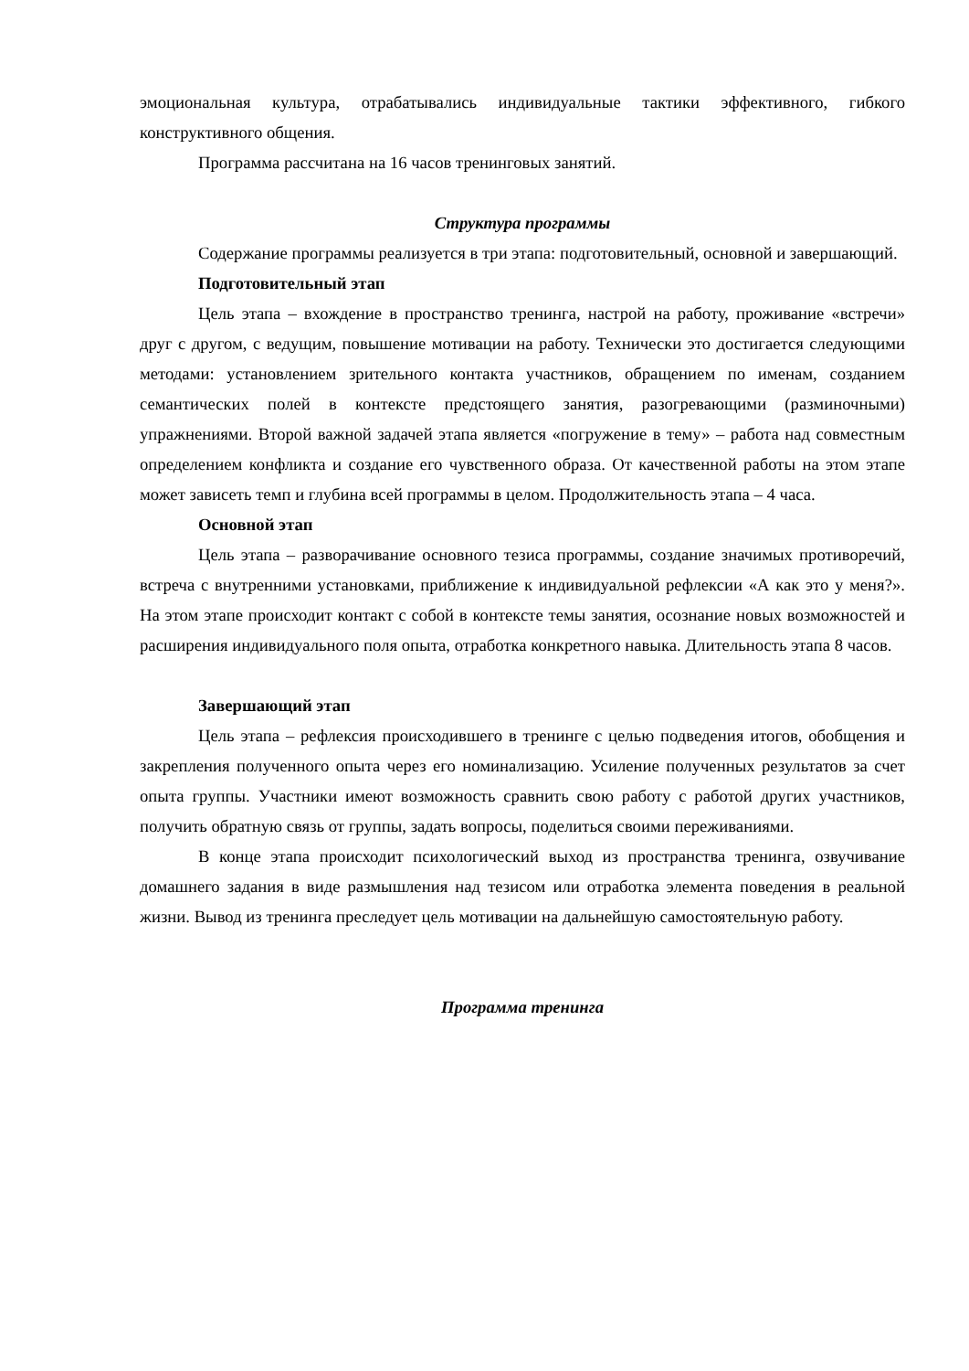эмоциональная культура, отрабатывались индивидуальные тактики эффективного, гибкого конструктивного общения.
Программа рассчитана на 16 часов тренинговых занятий.
Структура программы
Содержание программы реализуется в три этапа: подготовительный, основной и завершающий.
Подготовительный этап
Цель этапа – вхождение в пространство тренинга, настрой на работу, проживание «встречи» друг с другом, с ведущим, повышение мотивации на работу. Технически это достигается следующими методами: установлением зрительного контакта участников, обращением по именам, созданием семантических полей в контексте предстоящего занятия, разогревающими (разминочными) упражнениями. Второй важной задачей этапа является «погружение в тему» – работа над совместным определением конфликта и создание его чувственного образа. От качественной работы на этом этапе может зависеть темп и глубина всей программы в целом. Продолжительность этапа – 4 часа.
Основной этап
Цель этапа – разворачивание основного тезиса программы, создание значимых противоречий, встреча с внутренними установками, приближение к индивидуальной рефлексии «А как это у меня?». На этом этапе происходит контакт с собой в контексте темы занятия, осознание новых возможностей и расширения индивидуального поля опыта, отработка конкретного навыка. Длительность этапа 8 часов.
Завершающий этап
Цель этапа – рефлексия происходившего в тренинге с целью подведения итогов, обобщения и закрепления полученного опыта через его номинализацию. Усиление полученных результатов за счет опыта группы. Участники имеют возможность сравнить свою работу с работой других участников, получить обратную связь от группы, задать вопросы, поделиться своими переживаниями.
В конце этапа происходит психологический выход из пространства тренинга, озвучивание домашнего задания в виде размышления над тезисом или отработка элемента поведения в реальной жизни. Вывод из тренинга преследует цель мотивации на дальнейшую самостоятельную работу.
Программа тренинга